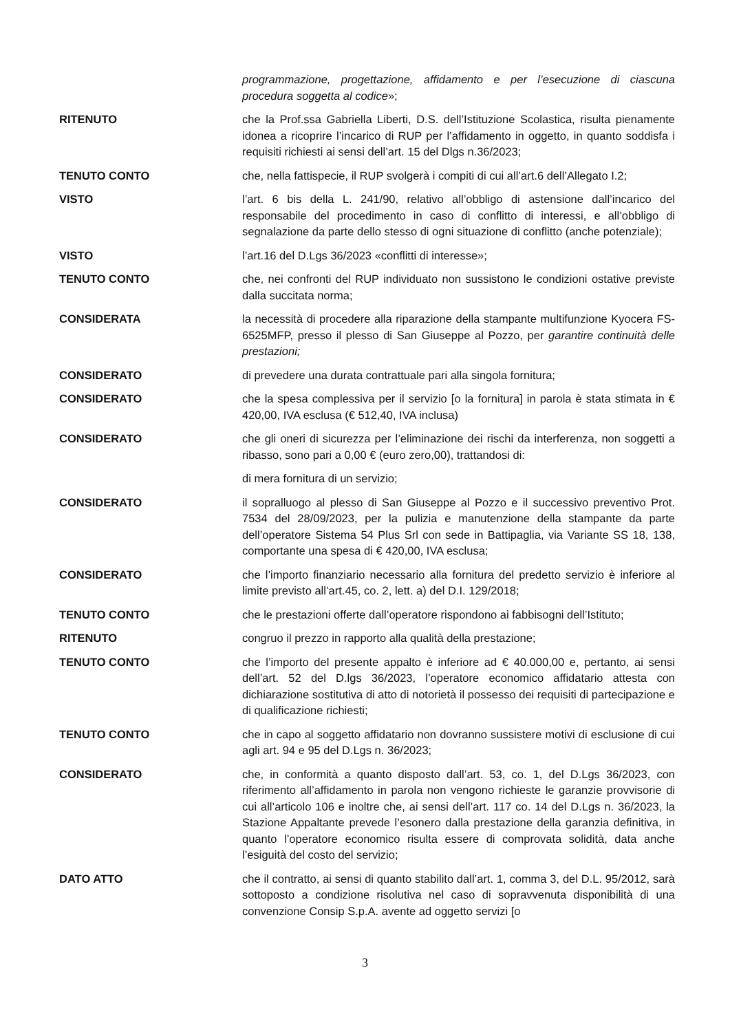programmazione, progettazione, affidamento e per l’esecuzione di ciascuna procedura soggetta al codice»;
RITENUTO che la Prof.ssa Gabriella Liberti, D.S. dell’Istituzione Scolastica, risulta pienamente idonea a ricoprire l’incarico di RUP per l’affidamento in oggetto, in quanto soddisfa i requisiti richiesti ai sensi dell’art. 15 del Dlgs n.36/2023;
TENUTO CONTO che, nella fattispecie, il RUP svolgerà i compiti di cui all’art.6 dell’Allegato I.2;
VISTO l’art. 6 bis della L. 241/90, relativo all’obbligo di astensione dall’incarico del responsabile del procedimento in caso di conflitto di interessi, e all’obbligo di segnalazione da parte dello stesso di ogni situazione di conflitto (anche potenziale);
VISTO l’art.16 del D.Lgs 36/2023 «conflitti di interesse»;
TENUTO CONTO che, nei confronti del RUP individuato non sussistono le condizioni ostative previste dalla succitata norma;
CONSIDERATA la necessità di procedere alla riparazione della stampante multifunzione Kyocera FS-6525MFP, presso il plesso di San Giuseppe al Pozzo, per garantire continuità delle prestazioni;
CONSIDERATO di prevedere una durata contrattuale pari alla singola fornitura;
CONSIDERATO che la spesa complessiva per il servizio [o la fornitura] in parola è stata stimata in € 420,00, IVA esclusa (€ 512,40, IVA inclusa)
CONSIDERATO che gli oneri di sicurezza per l’eliminazione dei rischi da interferenza, non soggetti a ribasso, sono pari a 0,00 € (euro zero,00), trattandosi di:
di mera fornitura di un servizio;
CONSIDERATO il sopralluogo al plesso di San Giuseppe al Pozzo e il successivo preventivo Prot. 7534 del 28/09/2023, per la pulizia e manutenzione della stampante da parte dell’operatore Sistema 54 Plus Srl con sede in Battipaglia, via Variante SS 18, 138, comportante una spesa di € 420,00, IVA esclusa;
CONSIDERATO che l’importo finanziario necessario alla fornitura del predetto servizio è inferiore al limite previsto all’art.45, co. 2, lett. a) del D.I. 129/2018;
TENUTO CONTO che le prestazioni offerte dall’operatore rispondono ai fabbisogni dell’Istituto;
RITENUTO congruo il prezzo in rapporto alla qualità della prestazione;
TENUTO CONTO che l’importo del presente appalto è inferiore ad € 40.000,00 e, pertanto, ai sensi dell’art. 52 del D.lgs 36/2023, l’operatore economico affidatario attesta con dichiarazione sostitutiva di atto di notorietà il possesso dei requisiti di partecipazione e di qualificazione richiesti;
TENUTO CONTO che in capo al soggetto affidatario non dovranno sussistere motivi di esclusione di cui agli art. 94 e 95 del D.Lgs n. 36/2023;
CONSIDERATO che, in conformità a quanto disposto dall’art. 53, co. 1, del D.Lgs 36/2023, con riferimento all’affidamento in parola non vengono richieste le garanzie provvisorie di cui all’articolo 106 e inoltre che, ai sensi dell’art. 117 co. 14 del D.Lgs n. 36/2023, la Stazione Appaltante prevede l’esonero dalla prestazione della garanzia definitiva, in quanto l’operatore economico risulta essere di comprovata solidità, data anche l’esiguità del costo del servizio;
DATO ATTO che il contratto, ai sensi di quanto stabilito dall’art. 1, comma 3, del D.L. 95/2012, sarà sottoposto a condizione risolutiva nel caso di sopravvenuta disponibilità di una convenzione Consip S.p.A. avente ad oggetto servizi [o
3